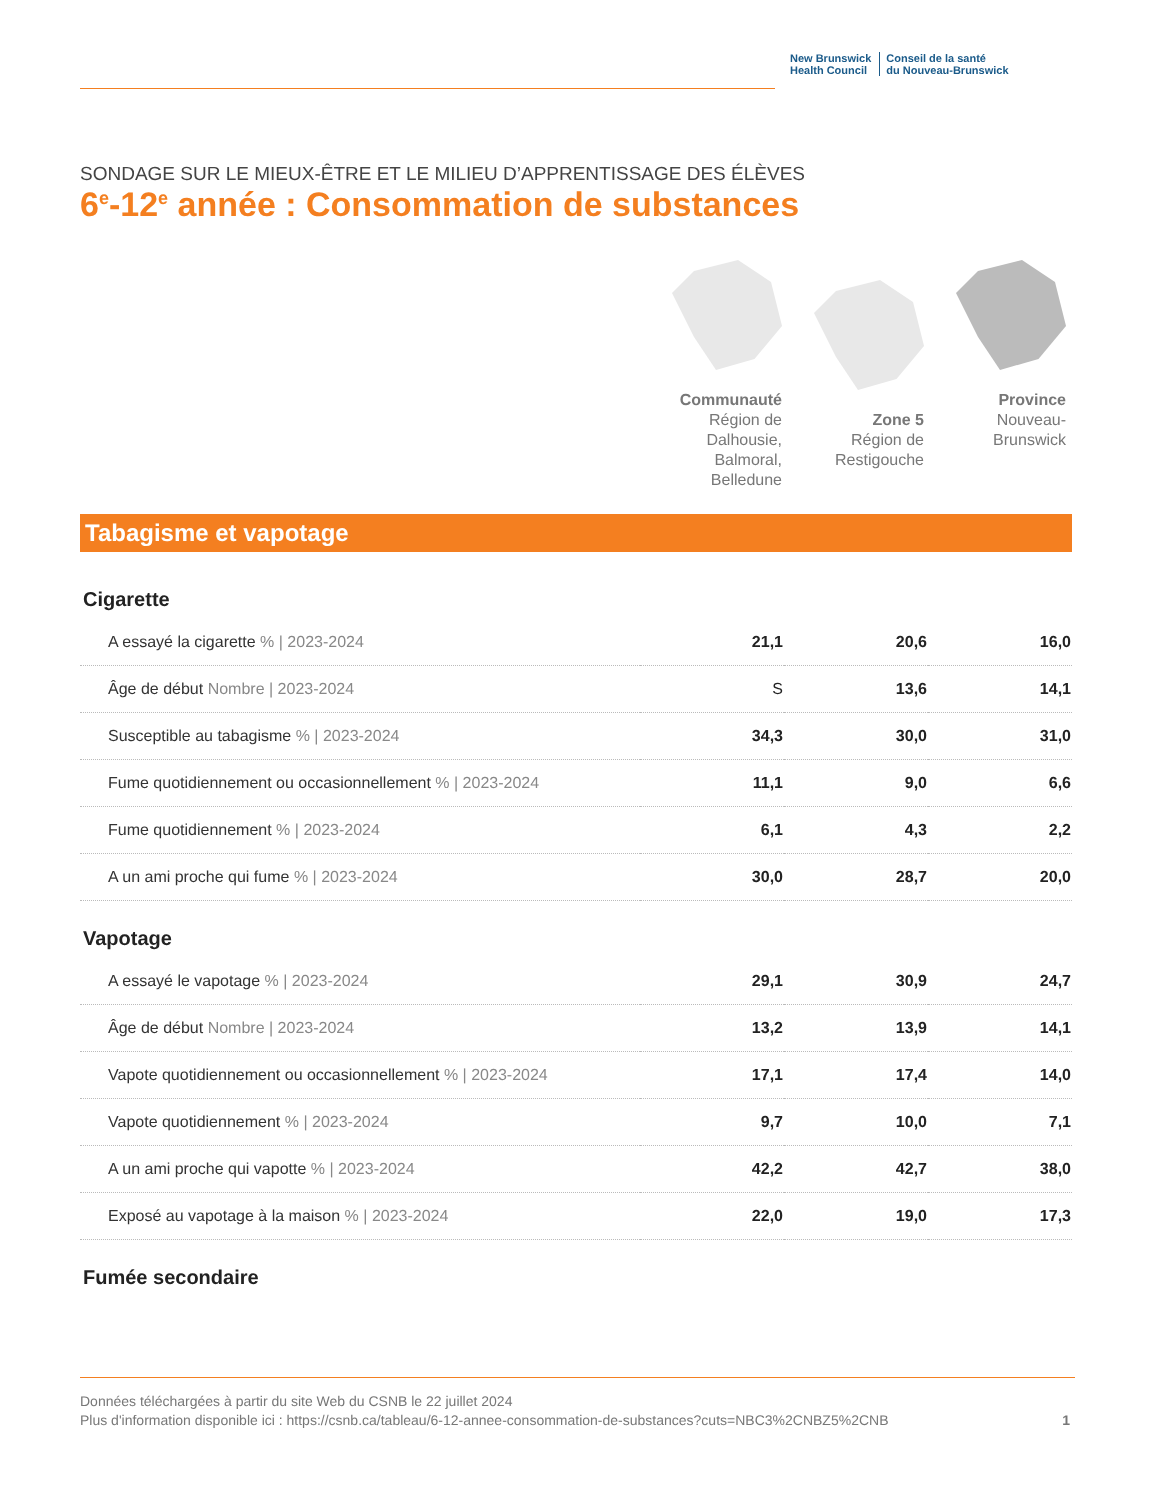New Brunswick
Health Council
Conseil de la santé
du Nouveau-Brunswick
SONDAGE SUR LE MIEUX-ÊTRE ET LE MILIEU D’APPRENTISSAGE DES ÉLÈVES
6<sup>e</sup>-12<sup>e</sup> année : Consommation de substances
Communauté
Région de Dalhousie, Balmoral, Belledune
Zone 5
Région de Restigouche
Province
Nouveau-Brunswick
Tabagisme et vapotage
Cigarette
| A essayé la cigarette % / 2023-2024 | 21,1 | 20,6 | 16,0 |
| Âge de début Nombre / 2023-2024 | S | 13,6 | 14,1 |
| Susceptible au tabagisme % / 2023-2024 | 34,3 | 30,0 | 31,0 |
| Fume quotidiennement ou occasionnellement % / 2023-2024 | 11,1 | 9,0 | 6,6 |
| Fume quotidiennement % / 2023-2024 | 6,1 | 4,3 | 2,2 |
| A un ami proche qui fume % / 2023-2024 | 30,0 | 28,7 | 20,0 |
Vapotage
| A essayé le vapotage % / 2023-2024 | 29,1 | 30,9 | 24,7 |
| Âge de début Nombre / 2023-2024 | 13,2 | 13,9 | 14,1 |
| Vapote quotidiennement ou occasionnellement % / 2023-2024 | 17,1 | 17,4 | 14,0 |
| Vapote quotidiennement % / 2023-2024 | 9,7 | 10,0 | 7,1 |
| A un ami proche qui vapotte % / 2023-2024 | 42,2 | 42,7 | 38,0 |
| Exposé au vapotage à la maison % / 2023-2024 | 22,0 | 19,0 | 17,3 |
Fumée secondaire
Données téléchargées à partir du site Web du CSNB le 22 juillet 2024
Plus d'information disponible ici : https://csnb.ca/tableau/6-12-annee-consommation-de-substances?cuts=NBC3%2CNBZ5%2CNB
1